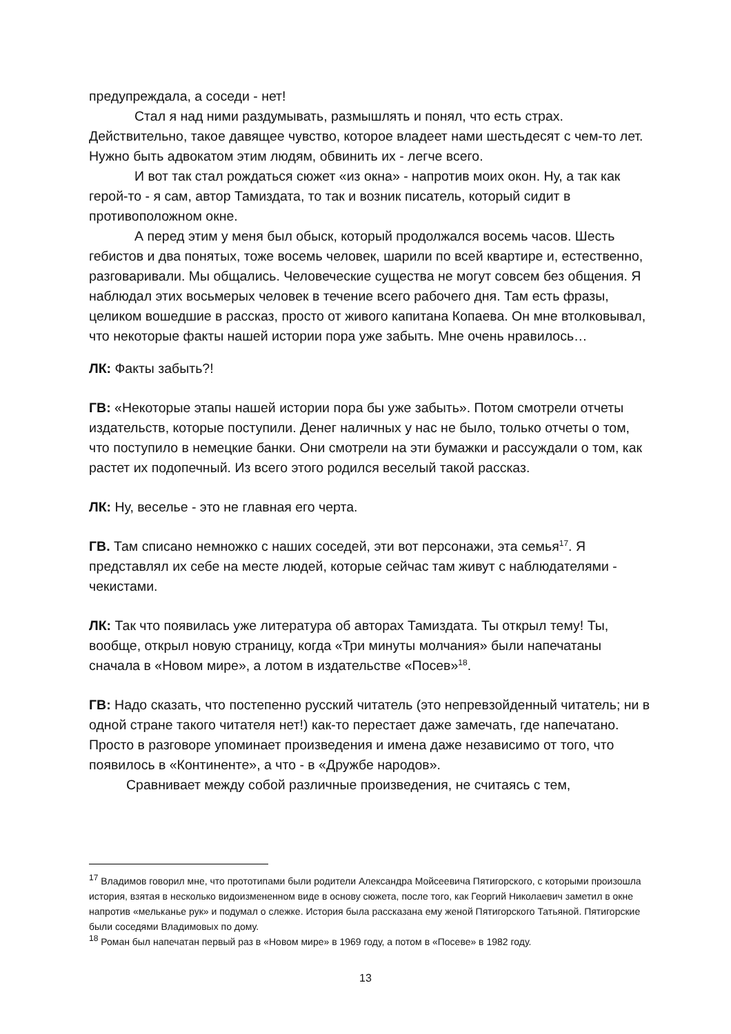предупреждала, а соседи - нет!
Стал я над ними раздумывать, размышлять и понял, что есть страх. Действительно, такое давящее чувство, которое владеет нами шестьдесят с чем-то лет. Нужно быть адвокатом этим людям, обвинить их - легче всего.
И вот так стал рождаться сюжет «из окна» - напротив моих окон. Ну, а так как герой-то - я сам, автор Тамиздата, то так и возник писатель, который сидит в противоположном окне.
А перед этим у меня был обыск, который продолжался восемь часов. Шесть гебистов и два понятых, тоже восемь человек, шарили по всей квартире и, естественно, разговаривали. Мы общались. Человеческие существа не могут совсем без общения. Я наблюдал этих восьмерых человек в течение всего рабочего дня. Там есть фразы, целиком вошедшие в рассказ, просто от живого капитана Копаева. Он мне втолковывал, что некоторые факты нашей истории пора уже забыть. Мне очень нравилось…
ЛК: Факты забыть?!
ГВ: «Некоторые этапы нашей истории пора бы уже забыть». Потом смотрели отчеты издательств, которые поступили. Денег наличных у нас не было, только отчеты о том, что поступило в немецкие банки. Они смотрели на эти бумажки и рассуждали о том, как растет их подопечный. Из всего этого родился веселый такой рассказ.
ЛК: Ну, веселье - это не главная его черта.
ГВ. Там списано немножко с наших соседей, эти вот персонажи, эта семья<sup>17</sup>. Я представлял их себе на месте людей, которые сейчас там живут с наблюдателями - чекистами.
ЛК: Так что появилась уже литература об авторах Тамиздата. Ты открыл тему! Ты, вообще, открыл новую страницу, когда «Три минуты молчания» были напечатаны сначала в «Новом мире», а лотом в издательстве «Посев»<sup>18</sup>.
ГВ: Надо сказать, что постепенно русский читатель (это непревзойденный читатель; ни в одной стране такого читателя нет!) как-то перестает даже замечать, где напечатано. Просто в разговоре упоминает произведения и имена даже независимо от того, что появилось в «Континенте», а что - в «Дружбе народов».
Сравнивает между собой различные произведения, не считаясь с тем,
<sup>17</sup> Владимов говорил мне, что прототипами были родители Александра Мойсеевича Пятигорского, с которыми произошла история, взятая в несколько видоизмененном виде в основу сюжета, после того, как Георгий Николаевич заметил в окне напротив «мельканье рук» и подумал о слежке. История была рассказана ему женой Пятигорского Татьяной. Пятигорские были соседями Владимовых по дому.
<sup>18</sup> Роман был напечатан первый раз в «Новом мире» в 1969 году, а потом в «Посеве» в 1982 году.
13